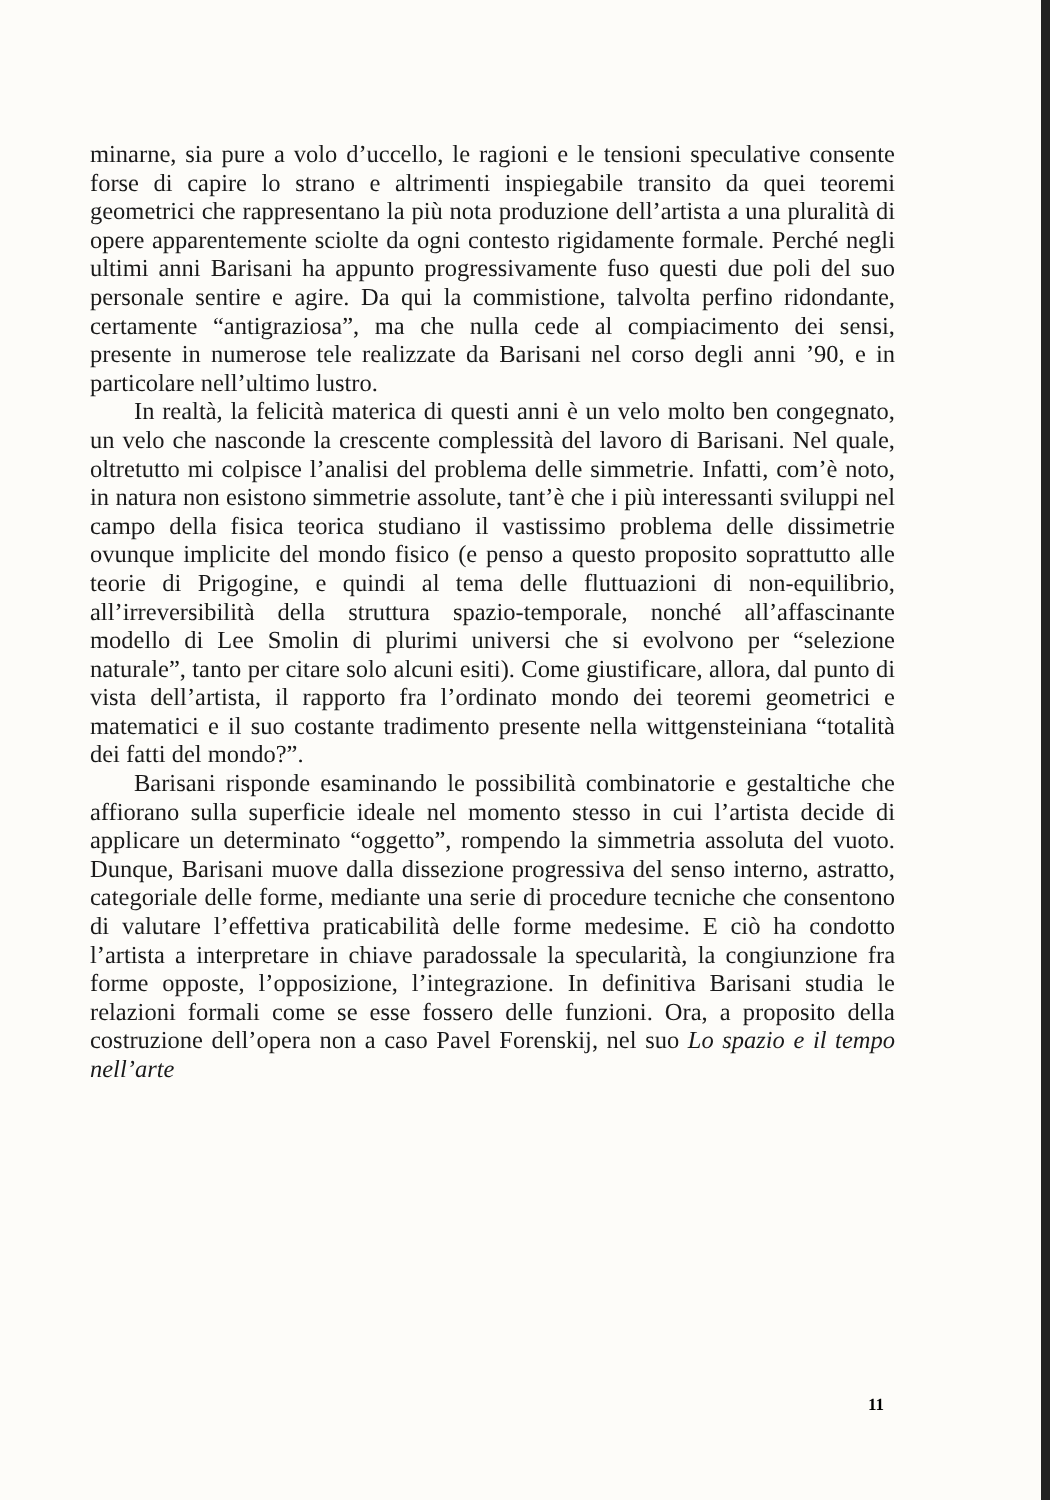minarne, sia pure a volo d’uccello, le ragioni e le tensioni speculative consente forse di capire lo strano e altrimenti inspiegabile transito da quei teoremi geometrici che rappresentano la più nota produzione dell’artista a una pluralità di opere apparentemente sciolte da ogni contesto rigidamente formale. Perché negli ultimi anni Barisani ha appunto progressivamente fuso questi due poli del suo personale sentire e agire. Da qui la commistione, talvolta perfino ridondante, certamente “antigraziosa”, ma che nulla cede al compiacimento dei sensi, presente in numerose tele realizzate da Barisani nel corso degli anni ’90, e in particolare nell’ultimo lustro.
In realtà, la felicità materica di questi anni è un velo molto ben congegnato, un velo che nasconde la crescente complessità del lavoro di Barisani. Nel quale, oltretutto mi colpisce l’analisi del problema delle simmetrie. Infatti, com’è noto, in natura non esistono simmetrie assolute, tant’è che i più interessanti sviluppi nel campo della fisica teorica studiano il vastissimo problema delle dissimetrie ovunque implicite del mondo fisico (e penso a questo proposito soprattutto alle teorie di Prigogine, e quindi al tema delle fluttuazioni di non-equilibrio, all’irreversibilità della struttura spazio-temporale, nonché all’affascinante modello di Lee Smolin di plurimi universi che si evolvono per “selezione naturale”, tanto per citare solo alcuni esiti). Come giustificare, allora, dal punto di vista dell’artista, il rapporto fra l’ordinato mondo dei teoremi geometrici e matematici e il suo costante tradimento presente nella wittgensteiniana “totalità dei fatti del mondo?”.
Barisani risponde esaminando le possibilità combinatorie e gestaltiche che affiorano sulla superficie ideale nel momento stesso in cui l’artista decide di applicare un determinato “oggetto”, rompendo la simmetria assoluta del vuoto. Dunque, Barisani muove dalla dissezione progressiva del senso interno, astratto, categoriale delle forme, mediante una serie di procedure tecniche che consentono di valutare l’effettiva praticabilità delle forme medesime. E ciò ha condotto l’artista a interpretare in chiave paradossale la specularità, la congiunzione fra forme opposte, l’opposizione, l’integrazione. In definitiva Barisani studia le relazioni formali come se esse fossero delle funzioni. Ora, a proposito della costruzione dell’opera non a caso Pavel Forenskij, nel suo Lo spazio e il tempo nell’arte
11